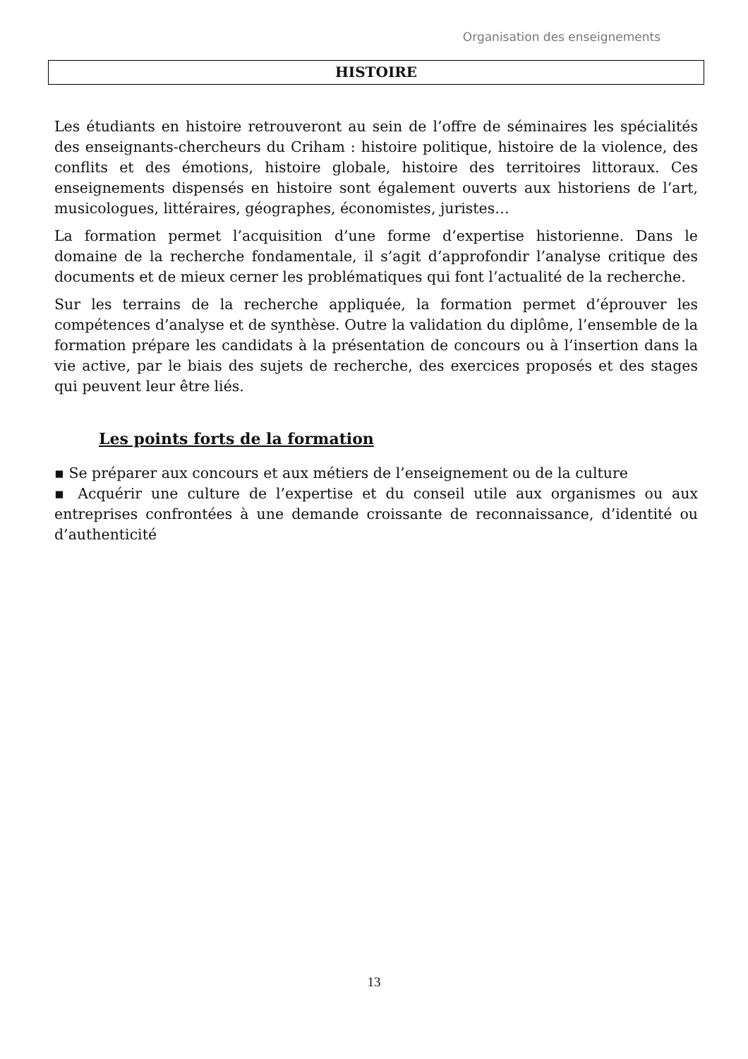Organisation des enseignements
HISTOIRE
Les étudiants en histoire retrouveront au sein de l’offre de séminaires les spécialités des enseignants-chercheurs du Criham : histoire politique, histoire de la violence, des conflits et des émotions, histoire globale, histoire des territoires littoraux. Ces enseignements dispensés en histoire sont également ouverts aux historiens de l’art, musicologues, littéraires, géographes, économistes, juristes…
La formation permet l’acquisition d’une forme d’expertise historienne. Dans le domaine de la recherche fondamentale, il s’agit d’approfondir l’analyse critique des documents et de mieux cerner les problématiques qui font l’actualité de la recherche.
Sur les terrains de la recherche appliquée, la formation permet d’éprouver les compétences d’analyse et de synthèse. Outre la validation du diplôme, l’ensemble de la formation prépare les candidats à la présentation de concours ou à l’insertion dans la vie active, par le biais des sujets de recherche, des exercices proposés et des stages qui peuvent leur être liés.
Les points forts de la formation
▪ Se préparer aux concours et aux métiers de l’enseignement ou de la culture
▪ Acquérir une culture de l’expertise et du conseil utile aux organismes ou aux entreprises confrontées à une demande croissante de reconnaissance, d’identité ou d’authenticité
13